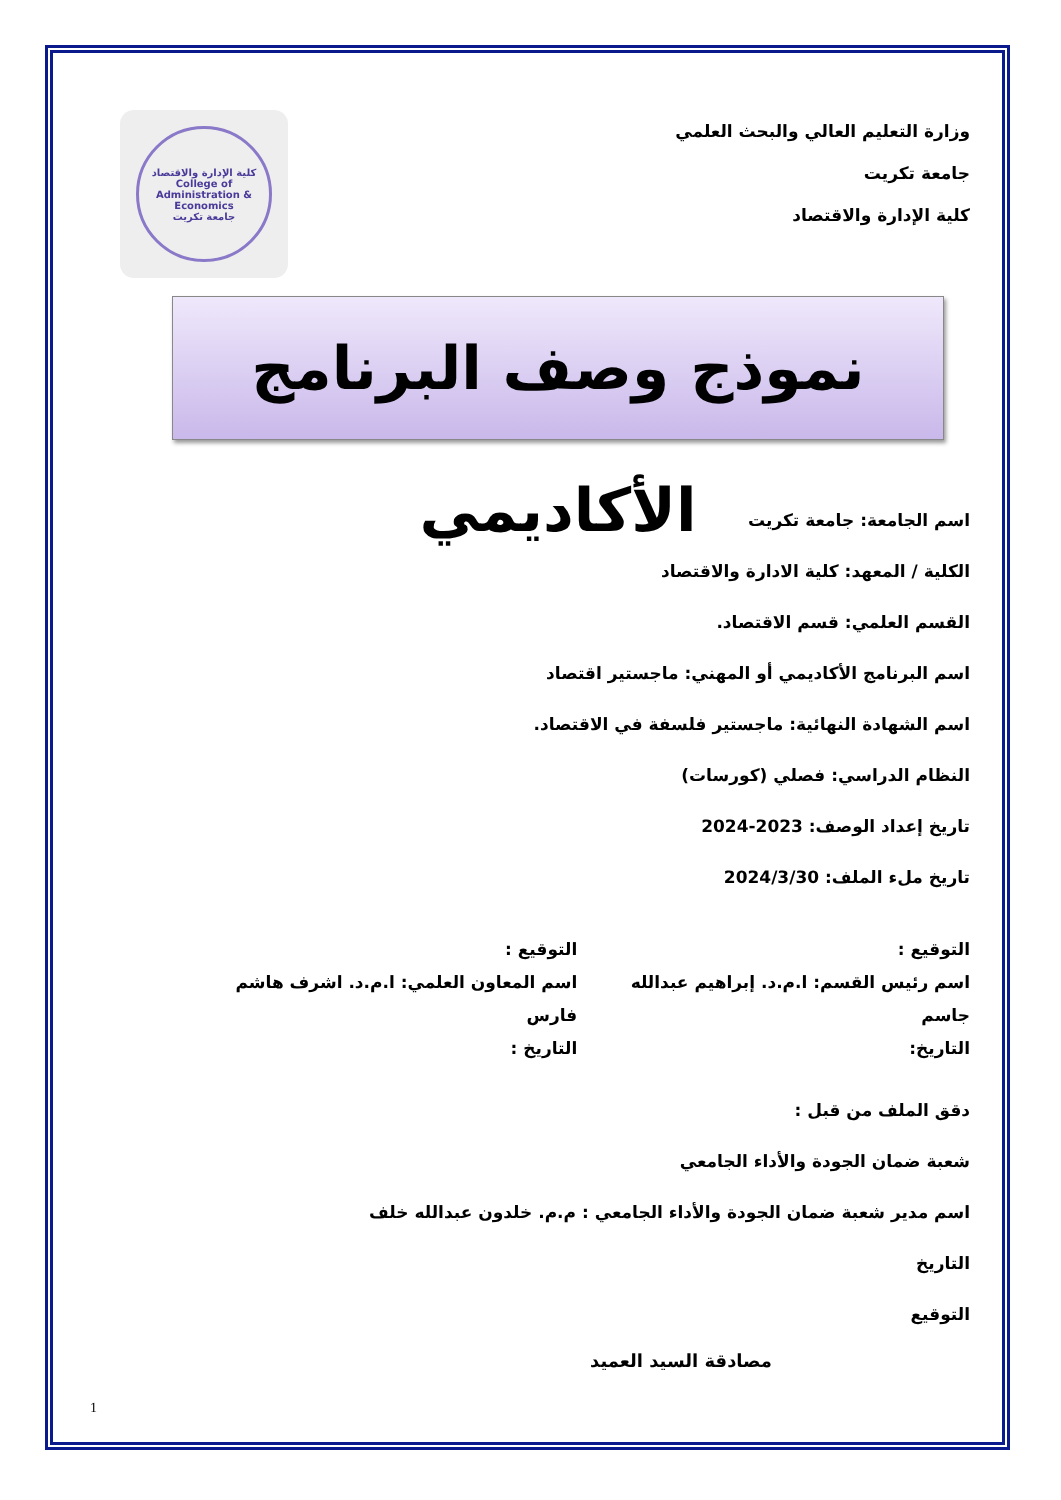كلية الإدارة والاقتصاد
College of Administration & Economics
جامعة تكريت
وزارة التعليم العالي والبحث العلمي
جامعة تكريت
كلية الإدارة والاقتصاد
نموذج وصف البرنامج الأكاديمي
اسم الجامعة: جامعة تكريت
الكلية / المعهد: كلية الادارة والاقتصاد
القسم العلمي: قسم الاقتصاد.
اسم البرنامج الأكاديمي أو المهني: ماجستير اقتصاد
اسم الشهادة النهائية: ماجستير فلسفة في الاقتصاد.
النظام الدراسي: فصلي (كورسات)
تاريخ إعداد الوصف: 2023-2024
تاريخ ملء الملف: 2024/3/30
التوقيع :
اسم رئيس القسم: ا.م.د. إبراهيم عبدالله جاسم
التاريخ:
التوقيع :
اسم المعاون العلمي: ا.م.د. اشرف هاشم فارس
التاريخ :
دقق الملف من قبل :
شعبة ضمان الجودة والأداء الجامعي
اسم مدير شعبة ضمان الجودة والأداء الجامعي : م.م. خلدون عبدالله خلف
التاريخ
التوقيع
مصادقة السيد العميد
1